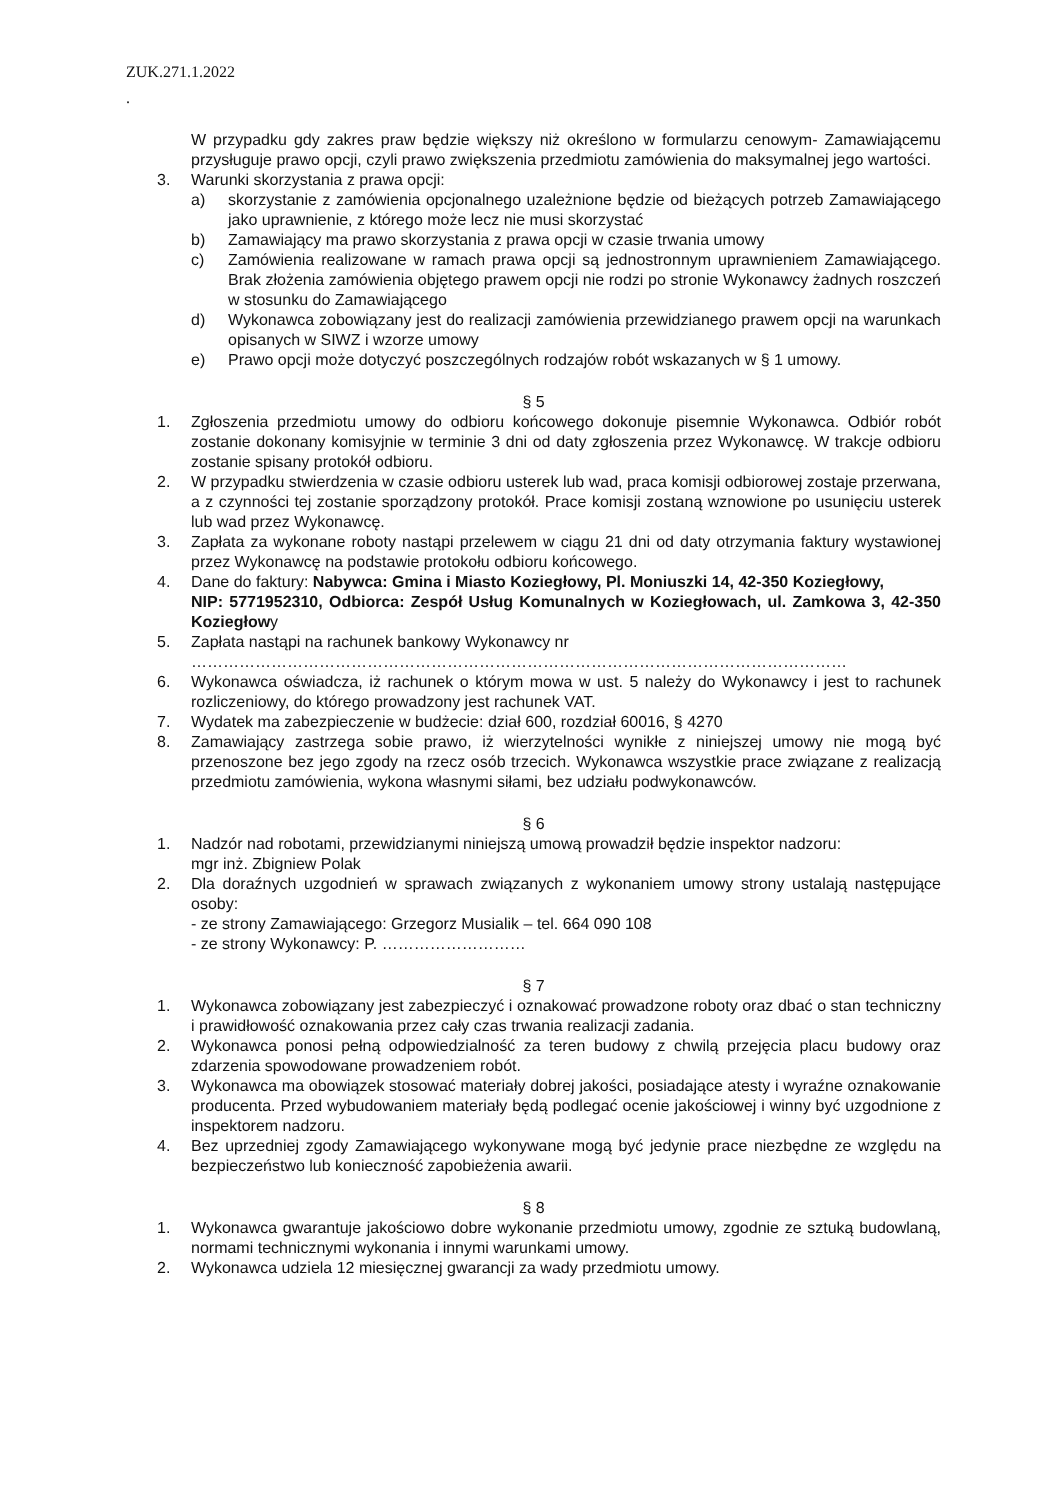ZUK.271.1.2022
.
W przypadku gdy zakres praw będzie większy niż określono w formularzu cenowym- Zamawiającemu przysługuje prawo opcji, czyli prawo zwiększenia przedmiotu zamówienia do maksymalnej jego wartości.
3. Warunki skorzystania z prawa opcji:
a) skorzystanie z zamówienia opcjonalnego uzależnione będzie od bieżących potrzeb Zamawiającego jako uprawnienie, z którego może lecz nie musi skorzystać
b) Zamawiający ma prawo skorzystania z prawa opcji w czasie trwania umowy
c) Zamówienia realizowane w ramach prawa opcji są jednostronnym uprawnieniem Zamawiającego. Brak złożenia zamówienia objętego prawem opcji nie rodzi po stronie Wykonawcy żadnych roszczeń w stosunku do Zamawiającego
d) Wykonawca zobowiązany jest do realizacji zamówienia przewidzianego prawem opcji na warunkach opisanych w SIWZ i wzorze umowy
e) Prawo opcji może dotyczyć poszczególnych rodzajów robót wskazanych w § 1 umowy.
§ 5
1. Zgłoszenia przedmiotu umowy do odbioru końcowego dokonuje pisemnie Wykonawca. Odbiór robót zostanie dokonany komisyjnie w terminie 3 dni od daty zgłoszenia przez Wykonawcę. W trakcje odbioru zostanie spisany protokół odbioru.
2. W przypadku stwierdzenia w czasie odbioru usterek lub wad, praca komisji odbiorowej zostaje przerwana, a z czynności tej zostanie sporządzony protokół. Prace komisji zostaną wznowione po usunięciu usterek lub wad przez Wykonawcę.
3. Zapłata za wykonane roboty nastąpi przelewem w ciągu 21 dni od daty otrzymania faktury wystawionej przez Wykonawcę na podstawie protokołu odbioru końcowego.
4. Dane do faktury: Nabywca: Gmina i Miasto Koziegłowy, Pl. Moniuszki 14, 42-350 Koziegłowy,
NIP: 5771952310, Odbiorca: Zespół Usług Komunalnych w Koziegłowach, ul. Zamkowa 3, 42-350 Koziegłowy
5. Zapłata nastąpi na rachunek bankowy Wykonawcy nr
……………………………………………………………………………………………………………
6. Wykonawca oświadcza, iż rachunek o którym mowa w ust. 5 należy do Wykonawcy i jest to rachunek rozliczeniowy, do którego prowadzony jest rachunek VAT.
7. Wydatek ma zabezpieczenie w budżecie: dział 600, rozdział 60016, § 4270
8. Zamawiający zastrzega sobie prawo, iż wierzytelności wynikłe z niniejszej umowy nie mogą być przenoszone bez jego zgody na rzecz osób trzecich. Wykonawca wszystkie prace związane z realizacją przedmiotu zamówienia, wykona własnymi siłami, bez udziału podwykonawców.
§ 6
1. Nadzór nad robotami, przewidzianymi niniejszą umową prowadził będzie inspektor nadzoru:
mgr inż. Zbigniew Polak
2. Dla doraźnych uzgodnień w sprawach związanych z wykonaniem umowy strony ustalają następujące osoby:
- ze strony Zamawiającego: Grzegorz Musialik – tel. 664 090 108
- ze strony Wykonawcy: P. ………………………
§ 7
1. Wykonawca zobowiązany jest zabezpieczyć i oznakować prowadzone roboty oraz dbać o stan techniczny i prawidłowość oznakowania przez cały czas trwania realizacji zadania.
2. Wykonawca ponosi pełną odpowiedzialność za teren budowy z chwilą przejęcia placu budowy oraz zdarzenia spowodowane prowadzeniem robót.
3. Wykonawca ma obowiązek stosować materiały dobrej jakości, posiadające atesty i wyraźne oznakowanie producenta. Przed wybudowaniem materiały będą podlegać ocenie jakościowej i winny być uzgodnione z inspektorem nadzoru.
4. Bez uprzedniej zgody Zamawiającego wykonywane mogą być jedynie prace niezbędne ze względu na bezpieczeństwo lub konieczność zapobieżenia awarii.
§ 8
1. Wykonawca gwarantuje jakościowo dobre wykonanie przedmiotu umowy, zgodnie ze sztuką budowlaną, normami technicznymi wykonania i innymi warunkami umowy.
2. Wykonawca udziela 12 miesięcznej gwarancji za wady przedmiotu umowy.